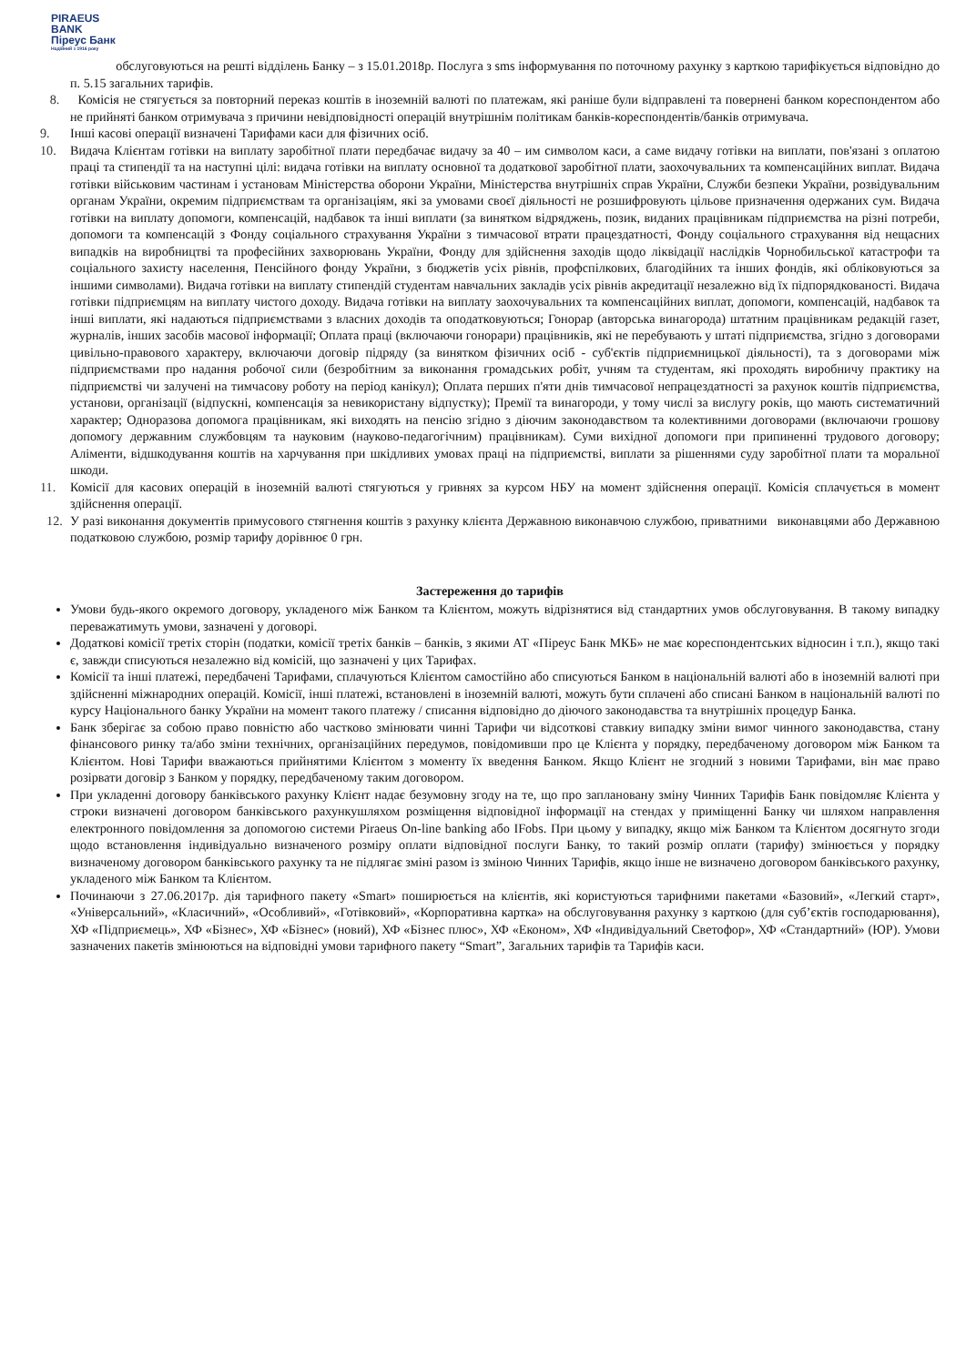PIRAEUS
BANK
Піреус Банк
Надійний з 1916 року
обслуговуються на решті відділень Банку – з 15.01.2018р. Послуга з sms інформування по поточному рахунку з карткою тарифікується відповідно до п. 5.15 загальних тарифів.
8. Комісія не стягується за повторний переказ коштів в іноземній валюті по платежам, які раніше були відправлені та повернені банком кореспондентом або не прийняті банком отримувача з причини невідповідності операцій внутрішнім політикам банків-кореспондентів/банків отримувача.
9. Інші касові операції визначені Тарифами каси для фізичних осіб.
10. Видача Клієнтам готівки на виплату заробітної плати передбачає видачу за 40 – им символом каси, а саме видачу готівки на виплати, пов'язані з оплатою праці та стипендії та на наступні цілі: видача готівки на виплату основної та додаткової заробітної плати, заохочувальних та компенсаційних виплат. Видача готівки військовим частинам і установам Міністерства оборони України, Міністерства внутрішніх справ України, Служби безпеки України, розвідувальним органам України, окремим підприємствам та організаціям, які за умовами своєї діяльності не розшифровують цільове призначення одержаних сум. Видача готівки на виплату допомоги, компенсацій, надбавок та інші виплати (за винятком відряджень, позик, виданих працівникам підприємства на різні потреби, допомоги та компенсацій з Фонду соціального страхування України з тимчасової втрати працездатності, Фонду соціального страхування від нещасних випадків на виробництві та професійних захворювань України, Фонду для здійснення заходів щодо ліквідації наслідків Чорнобильської катастрофи та соціального захисту населення, Пенсійного фонду України, з бюджетів усіх рівнів, профспілкових, благодійних та інших фондів, які обліковуються за іншими символами). Видача готівки на виплату стипендій студентам навчальних закладів усіх рівнів акредитації незалежно від їх підпорядкованості. Видача готівки підприємцям на виплату чистого доходу. Видача готівки на виплату заохочувальних та компенсаційних виплат, допомоги, компенсацій, надбавок та інші виплати, які надаються підприємствами з власних доходів та оподатковуються; Гонорар (авторська винагорода) штатним працівникам редакцій газет, журналів, інших засобів масової інформації; Оплата праці (включаючи гонорари) працівників, які не перебувають у штаті підприємства, згідно з договорами цивільно-правового характеру, включаючи договір підряду (за винятком фізичних осіб - суб'єктів підприємницької діяльності), та з договорами між підприємствами про надання робочої сили (безробітним за виконання громадських робіт, учням та студентам, які проходять виробничу практику на підприємстві чи залучені на тимчасову роботу на період канікул); Оплата перших п'яти днів тимчасової непрацездатності за рахунок коштів підприємства, установи, організації (відпускні, компенсація за невикористану відпустку); Премії та винагороди, у тому числі за вислугу років, що мають систематичний характер; Одноразова допомога працівникам, які виходять на пенсію згідно з діючим законодавством та колективними договорами (включаючи грошову допомогу державним службовцям та науковим (науково-педагогічним) працівникам). Суми вихідної допомоги при припиненні трудового договору; Аліменти, відшкодування коштів на харчування при шкідливих умовах праці на підприємстві, виплати за рішеннями суду заробітної плати та моральної шкоди.
11. Комісії для касових операцій в іноземній валюті стягуються у гривнях за курсом НБУ на момент здійснення операції. Комісія сплачується в момент здійснення операції.
12. У разі виконання документів примусового стягнення коштів з рахунку клієнта Державною виконавчою службою, приватними виконавцями або Державною податковою службою, розмір тарифу дорівнює 0 грн.
Застереження до тарифів
Умови будь-якого окремого договору, укладеного між Банком та Клієнтом, можуть відрізнятися від стандартних умов обслуговування. В такому випадку переважатимуть умови, зазначені у договорі.
Додаткові комісії третіх сторін (податки, комісії третіх банків – банків, з якими АТ «Піреус Банк МКБ» не має кореспондентських відносин і т.п.), якщо такі є, завжди списуються незалежно від комісій, що зазначені у цих Тарифах.
Комісії та інші платежі, передбачені Тарифами, сплачуються Клієнтом самостійно або списуються Банком в національній валюті або в іноземній валюті при здійсненні міжнародних операцій. Комісії, інші платежі, встановлені в іноземній валюті, можуть бути сплачені або списані Банком в національній валюті по курсу Національного банку України на момент такого платежу / списання відповідно до діючого законодавства та внутрішніх процедур Банка.
Банк зберігає за собою право повністю або частково змінювати чинні Тарифи чи відсоткові ставкиу випадку зміни вимог чинного законодавства, стану фінансового ринку та/або зміни технічних, організаційних передумов, повідомивши про це Клієнта у порядку, передбаченому договором між Банком та Клієнтом. Нові Тарифи вважаються прийнятими Клієнтом з моменту їх введення Банком. Якщо Клієнт не згодний з новими Тарифами, він має право розірвати договір з Банком у порядку, передбаченому таким договором.
При укладенні договору банківського рахунку Клієнт надає безумовну згоду на те, що про заплановану зміну Чинних Тарифів Банк повідомляє Клієнта у строки визначені договором банківського рахункушляхом розміщення відповідної інформації на стендах у приміщенні Банку чи шляхом направлення електронного повідомлення за допомогою системи Piraeus On-line banking або IFobs. При цьому у випадку, якщо між Банком та Клієнтом досягнуто згоди щодо встановлення індивідуально визначеного розміру оплати відповідної послуги Банку, то такий розмір оплати (тарифу) змінюється у порядку визначеному договором банківського рахунку та не підлягає зміні разом із зміною Чинних Тарифів, якщо інше не визначено договором банківського рахунку, укладеного між Банком та Клієнтом.
Починаючи з 27.06.2017р. дія тарифного пакету «Smart» поширюється на клієнтів, які користуються тарифними пакетами «Базовий», «Легкий старт», «Універсальний», «Класичний», «Особливий», «Готівковий», «Корпоративна картка» на обслуговування рахунку з карткою (для суб’єктів господарювання), ХФ «Підприємець», ХФ «Бізнес», ХФ «Бізнес» (новий), ХФ «Бізнес плюс», ХФ «Економ», ХФ «Індивідуальний Светофор», ХФ «Стандартний» (ЮР). Умови зазначених пакетів змінюються на відповідні умови тарифного пакету “Smart”, Загальних тарифів та Тарифів каси.